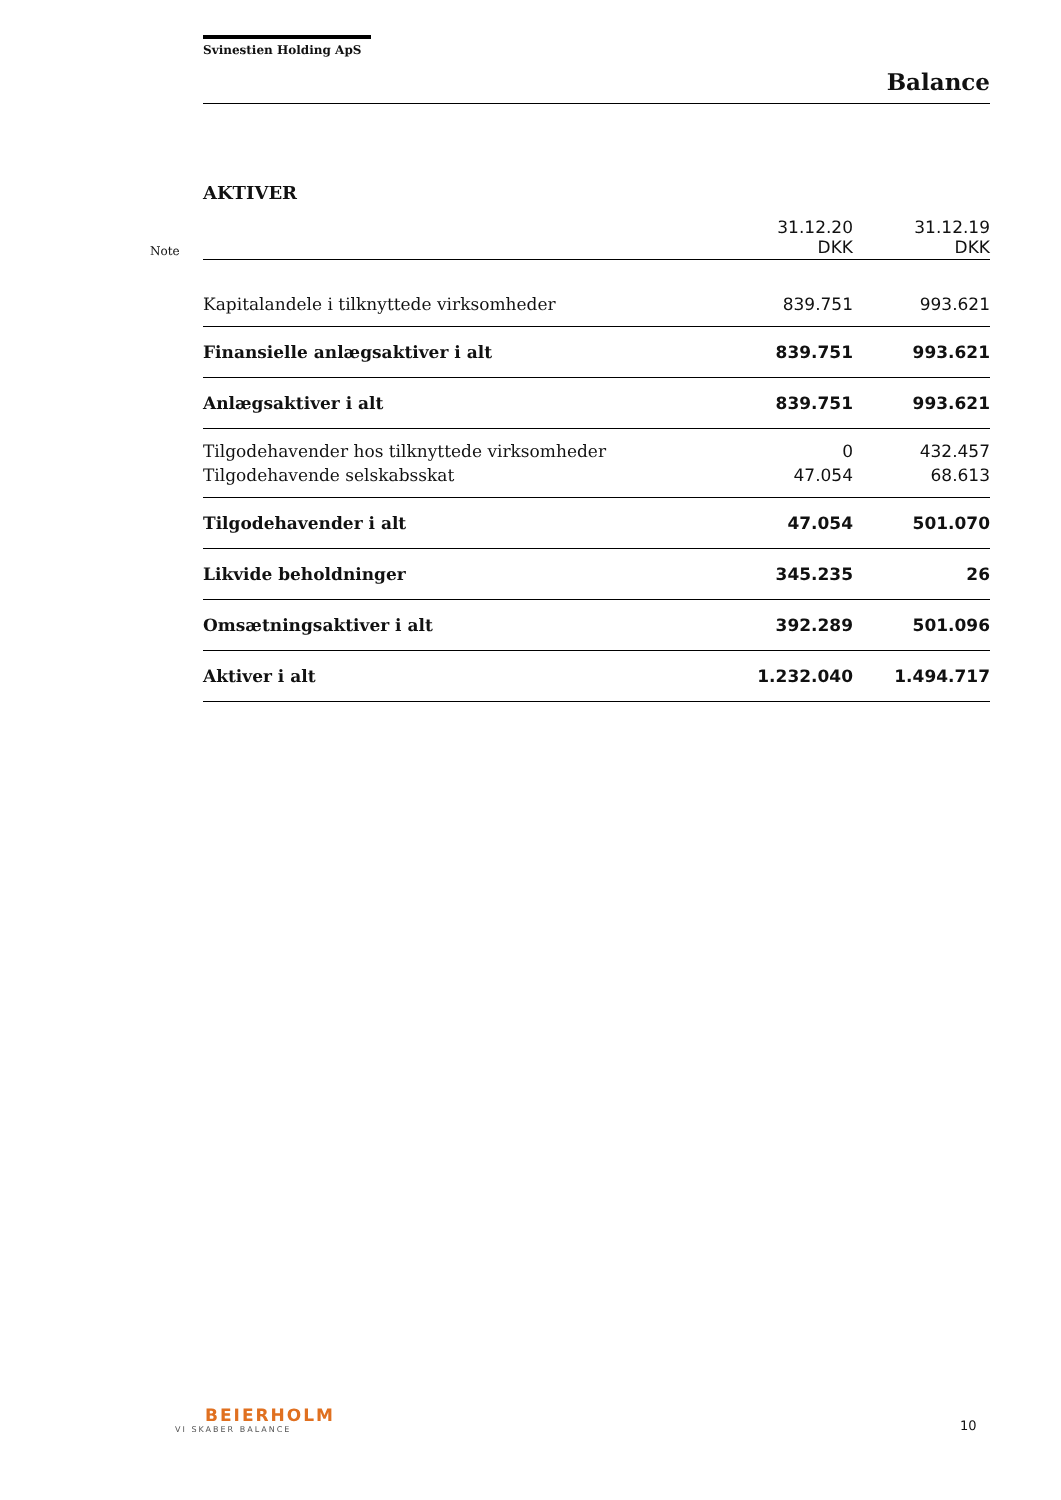Svinestien Holding ApS
Balance
AKTIVER
| Note | | 31.12.20 DKK | 31.12.19 DKK |
| | Kapitalandele i tilknyttede virksomheder | 839.751 | 993.621 |
| | Finansielle anlægsaktiver i alt | 839.751 | 993.621 |
| | Anlægsaktiver i alt | 839.751 | 993.621 |
| | Tilgodehavender hos tilknyttede virksomheder | 0 | 432.457 |
| | Tilgodehavende selskabsskat | 47.054 | 68.613 |
| | Tilgodehavender i alt | 47.054 | 501.070 |
| | Likvide beholdninger | 345.235 | 26 |
| | Omsætningsaktiver i alt | 392.289 | 501.096 |
| | Aktiver i alt | 1.232.040 | 1.494.717 |
BEIERHOLM
VI SKABER BALANCE
10